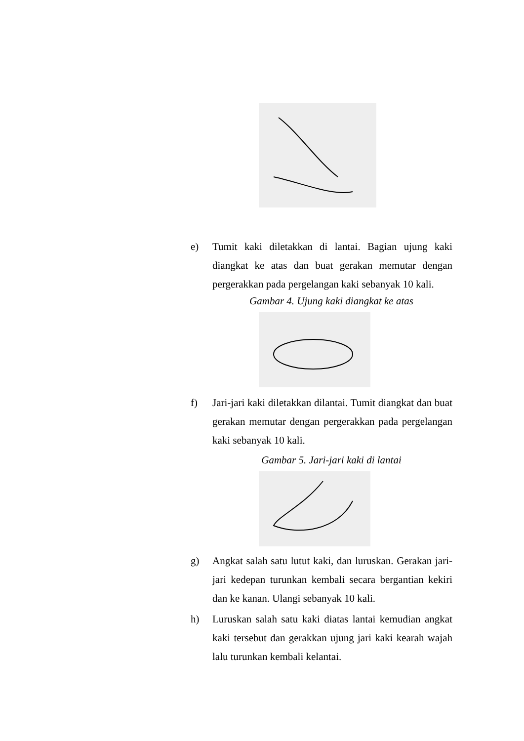e) Tumit kaki diletakkan di lantai. Bagian ujung kaki diangkat ke atas dan buat gerakan memutar dengan pergerakkan pada pergelangan kaki sebanyak 10 kali.
Gambar 4. Ujung kaki diangkat ke atas
f) Jari-jari kaki diletakkan dilantai. Tumit diangkat dan buat gerakan memutar dengan pergerakkan pada pergelangan kaki sebanyak 10 kali.
Gambar 5. Jari-jari kaki di lantai
g) Angkat salah satu lutut kaki, dan luruskan. Gerakan jari-jari kedepan turunkan kembali secara bergantian kekiri dan ke kanan. Ulangi sebanyak 10 kali.
h) Luruskan salah satu kaki diatas lantai kemudian angkat kaki tersebut dan gerakkan ujung jari kaki kearah wajah lalu turunkan kembali kelantai.